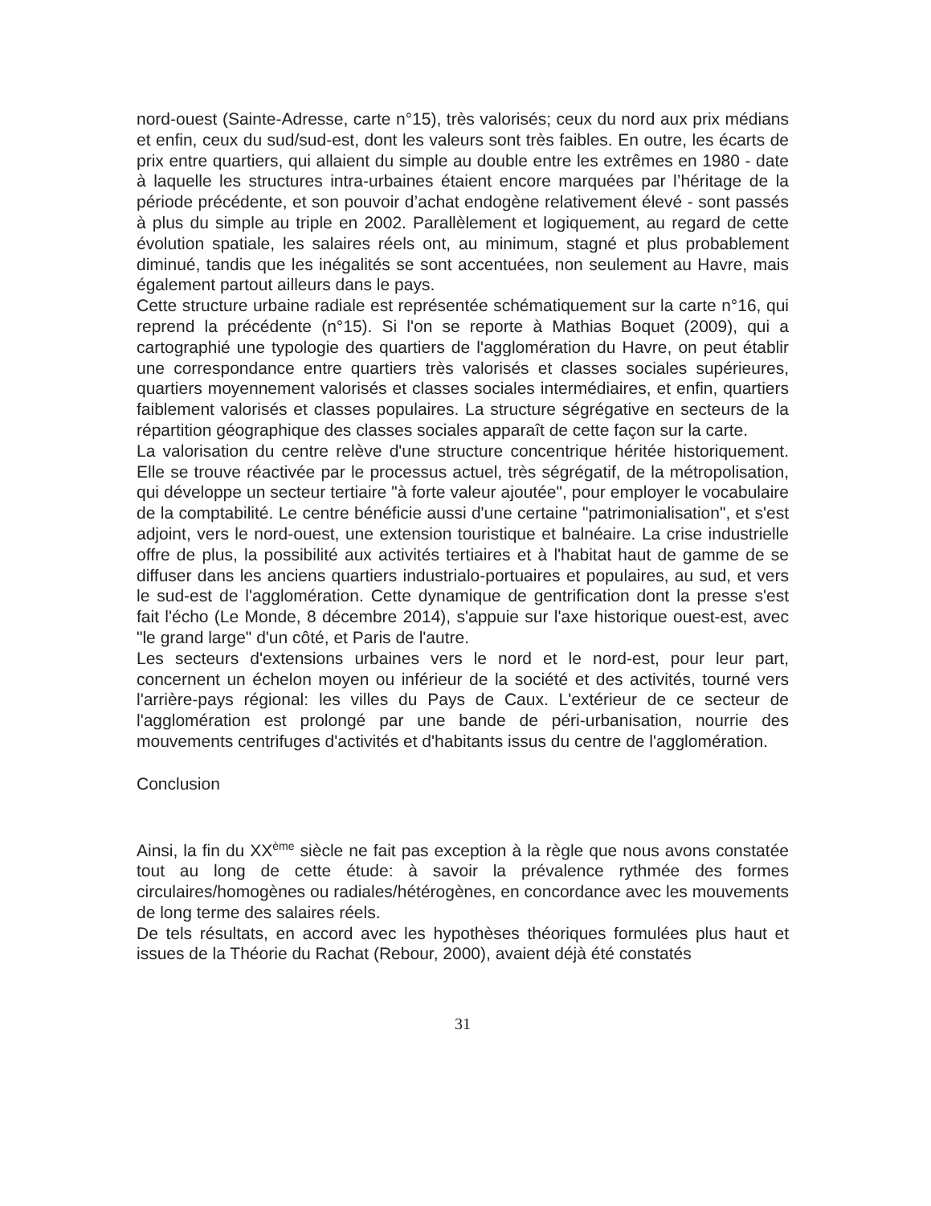nord-ouest (Sainte-Adresse, carte n°15), très valorisés; ceux du nord aux prix médians et enfin, ceux du sud/sud-est, dont les valeurs sont très faibles. En outre, les écarts de prix entre quartiers, qui allaient du simple au double entre les extrêmes en 1980 - date à laquelle les structures intra-urbaines étaient encore marquées par l’héritage de la période précédente, et son pouvoir d’achat endogène relativement élevé - sont passés à plus du simple au triple en 2002. Parallèlement et logiquement, au regard de cette évolution spatiale, les salaires réels ont, au minimum, stagné et plus probablement diminué, tandis que les inégalités se sont accentuées, non seulement au Havre, mais également partout ailleurs dans le pays.
Cette structure urbaine radiale est représentée schématiquement sur la carte n°16, qui reprend la précédente (n°15). Si l'on se reporte à Mathias Boquet (2009), qui a cartographié une typologie des quartiers de l'agglomération du Havre, on peut établir une correspondance entre quartiers très valorisés et classes sociales supérieures, quartiers moyennement valorisés et classes sociales intermédiaires, et enfin, quartiers faiblement valorisés et classes populaires. La structure ségrégative en secteurs de la répartition géographique des classes sociales apparaît de cette façon sur la carte.
La valorisation du centre relève d'une structure concentrique héritée historiquement. Elle se trouve réactivée par le processus actuel, très ségrégatif, de la métropolisation, qui développe un secteur tertiaire "à forte valeur ajoutée", pour employer le vocabulaire de la comptabilité. Le centre bénéficie aussi d'une certaine "patrimonialisation", et s'est adjoint, vers le nord-ouest, une extension touristique et balnéaire. La crise industrielle offre de plus, la possibilité aux activités tertiaires et à l'habitat haut de gamme de se diffuser dans les anciens quartiers industrialo-portuaires et populaires, au sud, et vers le sud-est de l'agglomération. Cette dynamique de gentrification dont la presse s'est fait l'écho (Le Monde, 8 décembre 2014), s'appuie sur l'axe historique ouest-est, avec "le grand large" d'un côté, et Paris de l'autre.
Les secteurs d'extensions urbaines vers le nord et le nord-est, pour leur part, concernent un échelon moyen ou inférieur de la société et des activités, tourné vers l'arrière-pays régional: les villes du Pays de Caux. L'extérieur de ce secteur de l'agglomération est prolongé par une bande de péri-urbanisation, nourrie des mouvements centrifuges d'activités et d'habitants issus du centre de l'agglomération.
Conclusion
Ainsi, la fin du XX<sup>ème</sup> siècle ne fait pas exception à la règle que nous avons constatée tout au long de cette étude: à savoir la prévalence rythmée des formes circulaires/homogènes ou radiales/hétérogènes, en concordance avec les mouvements de long terme des salaires réels.
De tels résultats, en accord avec les hypothèses théoriques formulées plus haut et issues de la Théorie du Rachat (Rebour, 2000), avaient déjà été constatés
31